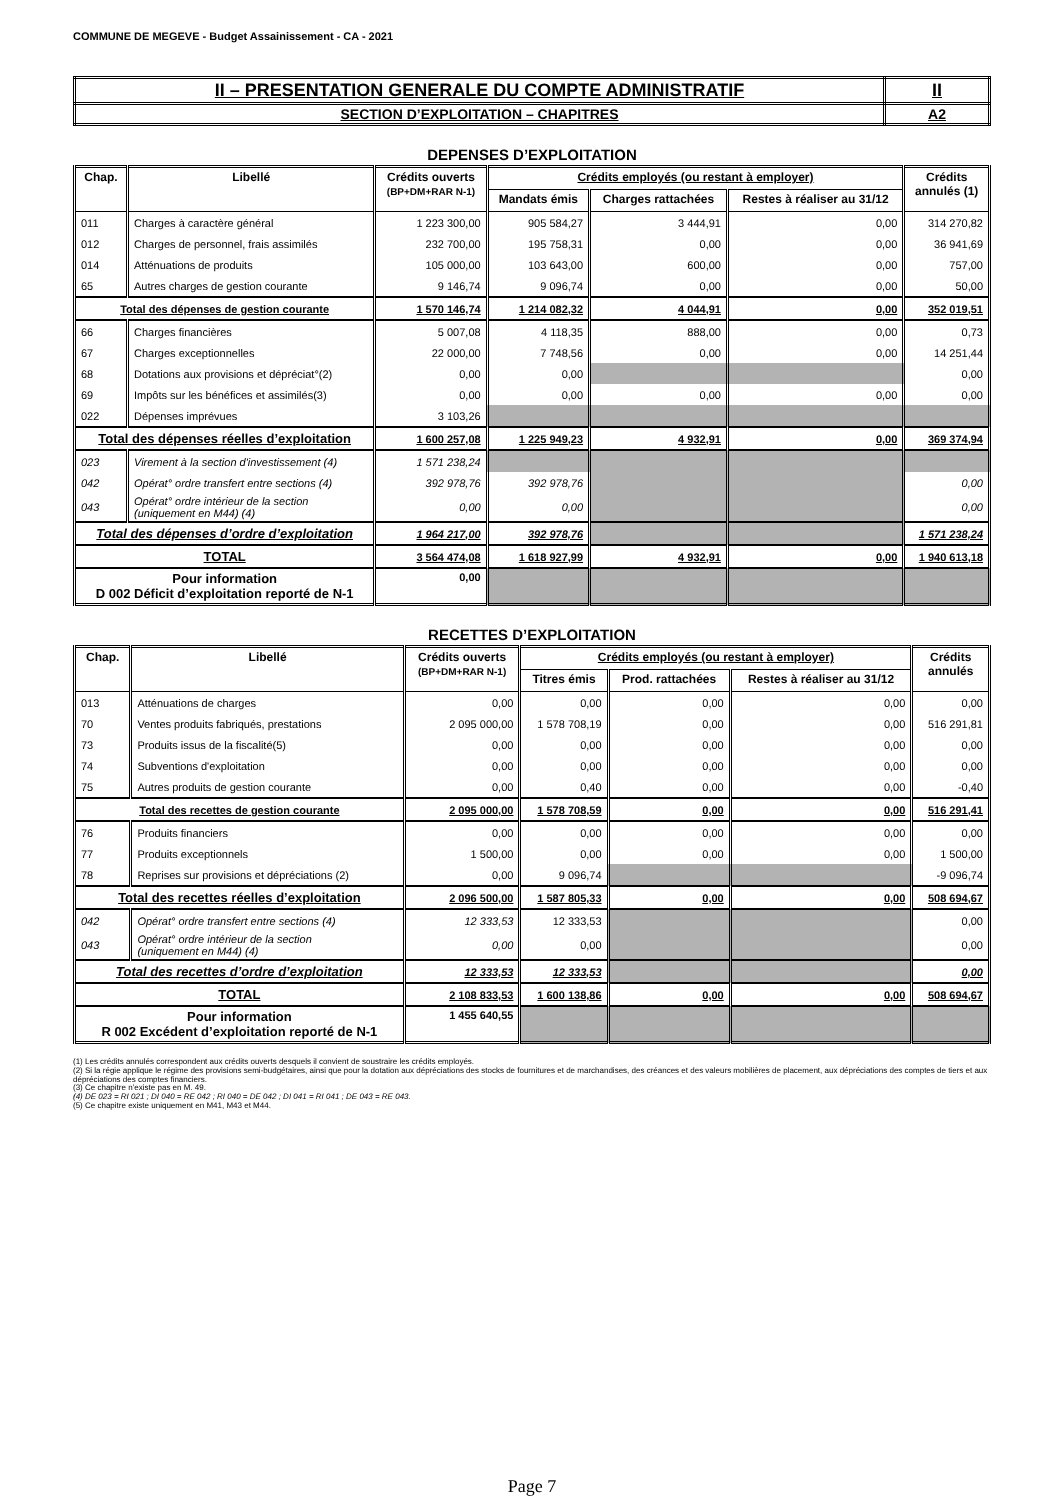COMMUNE DE MEGEVE - Budget Assainissement - CA - 2021
| II – PRESENTATION GENERALE DU COMPTE ADMINISTRATIF | II |
| SECTION D’EXPLOITATION – CHAPITRES | A2 |
DEPENSES D’EXPLOITATION
| Chap. | Libellé | Crédits ouverts (BP+DM+RAR N-1) | Crédits employés (ou restant à employer) | | | Crédits annulés (1) |
| --- | --- | --- | --- | --- | --- | --- |
| | | | Mandats émis | Charges rattachées | Restes à réaliser au 31/12 | |
| 011 | Charges à caractère général | 1 223 300,00 | 905 584,27 | 3 444,91 | 0,00 | 314 270,82 |
| 012 | Charges de personnel, frais assimilés | 232 700,00 | 195 758,31 | 0,00 | 0,00 | 36 941,69 |
| 014 | Atténuations de produits | 105 000,00 | 103 643,00 | 600,00 | 0,00 | 757,00 |
| 65 | Autres charges de gestion courante | 9 146,74 | 9 096,74 | 0,00 | 0,00 | 50,00 |
| Total des dépenses de gestion courante | | 1 570 146,74 | 1 214 082,32 | 4 044,91 | 0,00 | 352 019,51 |
| 66 | Charges financières | 5 007,08 | 4 118,35 | 888,00 | 0,00 | 0,73 |
| 67 | Charges exceptionnelles | 22 000,00 | 7 748,56 | 0,00 | 0,00 | 14 251,44 |
| 68 | Dotations aux provisions et dépréciat°(2) | 0,00 | 0,00 | | | 0,00 |
| 69 | Impôts sur les bénéfices et assimilés(3) | 0,00 | 0,00 | 0,00 | 0,00 | 0,00 |
| 022 | Dépenses imprévues | 3 103,26 | | | | |
| Total des dépenses réelles d’exploitation | | 1 600 257,08 | 1 225 949,23 | 4 932,91 | 0,00 | 369 374,94 |
| 023 | Virement à la section d'investissement (4) | 1 571 238,24 | | | | |
| 042 | Opérat° ordre transfert entre sections (4) | 392 978,76 | 392 978,76 | | | 0,00 |
| 043 | Opérat° ordre intérieur de la section (uniquement en M44) (4) | 0,00 | 0,00 | | | 0,00 |
| Total des dépenses d’ordre d’exploitation | | 1 964 217,00 | 392 978,76 | | | 1 571 238,24 |
| TOTAL | | 3 564 474,08 | 1 618 927,99 | 4 932,91 | 0,00 | 1 940 613,18 |
| Pour information D 002 Déficit d’exploitation reporté de N-1 | | 0,00 | | | | |
RECETTES D’EXPLOITATION
| Chap. | Libellé | Crédits ouverts (BP+DM+RAR N-1) | Crédits employés (ou restant à employer) | | | Crédits annulés |
| --- | --- | --- | --- | --- | --- | --- |
| | | | Titres émis | Prod. rattachées | Restes à réaliser au 31/12 | |
| 013 | Atténuations de charges | 0,00 | 0,00 | 0,00 | 0,00 | 0,00 |
| 70 | Ventes produits fabriqués, prestations | 2 095 000,00 | 1 578 708,19 | 0,00 | 0,00 | 516 291,81 |
| 73 | Produits issus de la fiscalité(5) | 0,00 | 0,00 | 0,00 | 0,00 | 0,00 |
| 74 | Subventions d'exploitation | 0,00 | 0,00 | 0,00 | 0,00 | 0,00 |
| 75 | Autres produits de gestion courante | 0,00 | 0,40 | 0,00 | 0,00 | -0,40 |
| Total des recettes de gestion courante | | 2 095 000,00 | 1 578 708,59 | 0,00 | 0,00 | 516 291,41 |
| 76 | Produits financiers | 0,00 | 0,00 | 0,00 | 0,00 | 0,00 |
| 77 | Produits exceptionnels | 1 500,00 | 0,00 | 0,00 | 0,00 | 1 500,00 |
| 78 | Reprises sur provisions et dépréciations (2) | 0,00 | 9 096,74 | | | -9 096,74 |
| Total des recettes réelles d’exploitation | | 2 096 500,00 | 1 587 805,33 | 0,00 | 0,00 | 508 694,67 |
| 042 | Opérat° ordre transfert entre sections (4) | 12 333,53 | 12 333,53 | | | 0,00 |
| 043 | Opérat° ordre intérieur de la section (uniquement en M44) (4) | 0,00 | 0,00 | | | 0,00 |
| Total des recettes d’ordre d’exploitation | | 12 333,53 | 12 333,53 | | | 0,00 |
| TOTAL | | 2 108 833,53 | 1 600 138,86 | 0,00 | 0,00 | 508 694,67 |
| Pour information R 002 Excédent d’exploitation reporté de N-1 | | 1 455 640,55 | | | | |
(1) Les crédits annulés correspondent aux crédits ouverts desquels il convient de soustraire les crédits employés.
(2) Si la régie applique le régime des provisions semi-budgétaires, ainsi que pour la dotation aux dépréciations des stocks de fournitures et de marchandises, des créances et des valeurs mobilières de placement, aux dépréciations des comptes de tiers et aux dépréciations des comptes financiers.
(3) Ce chapitre n’existe pas en M. 49.
(4) DE 023 = RI 021 ; DI 040 = RE 042 ; RI 040 = DE 042 ; DI 041 = RI 041 ; DE 043 = RE 043.
(5) Ce chapitre existe uniquement en M41, M43 et M44.
Page 7